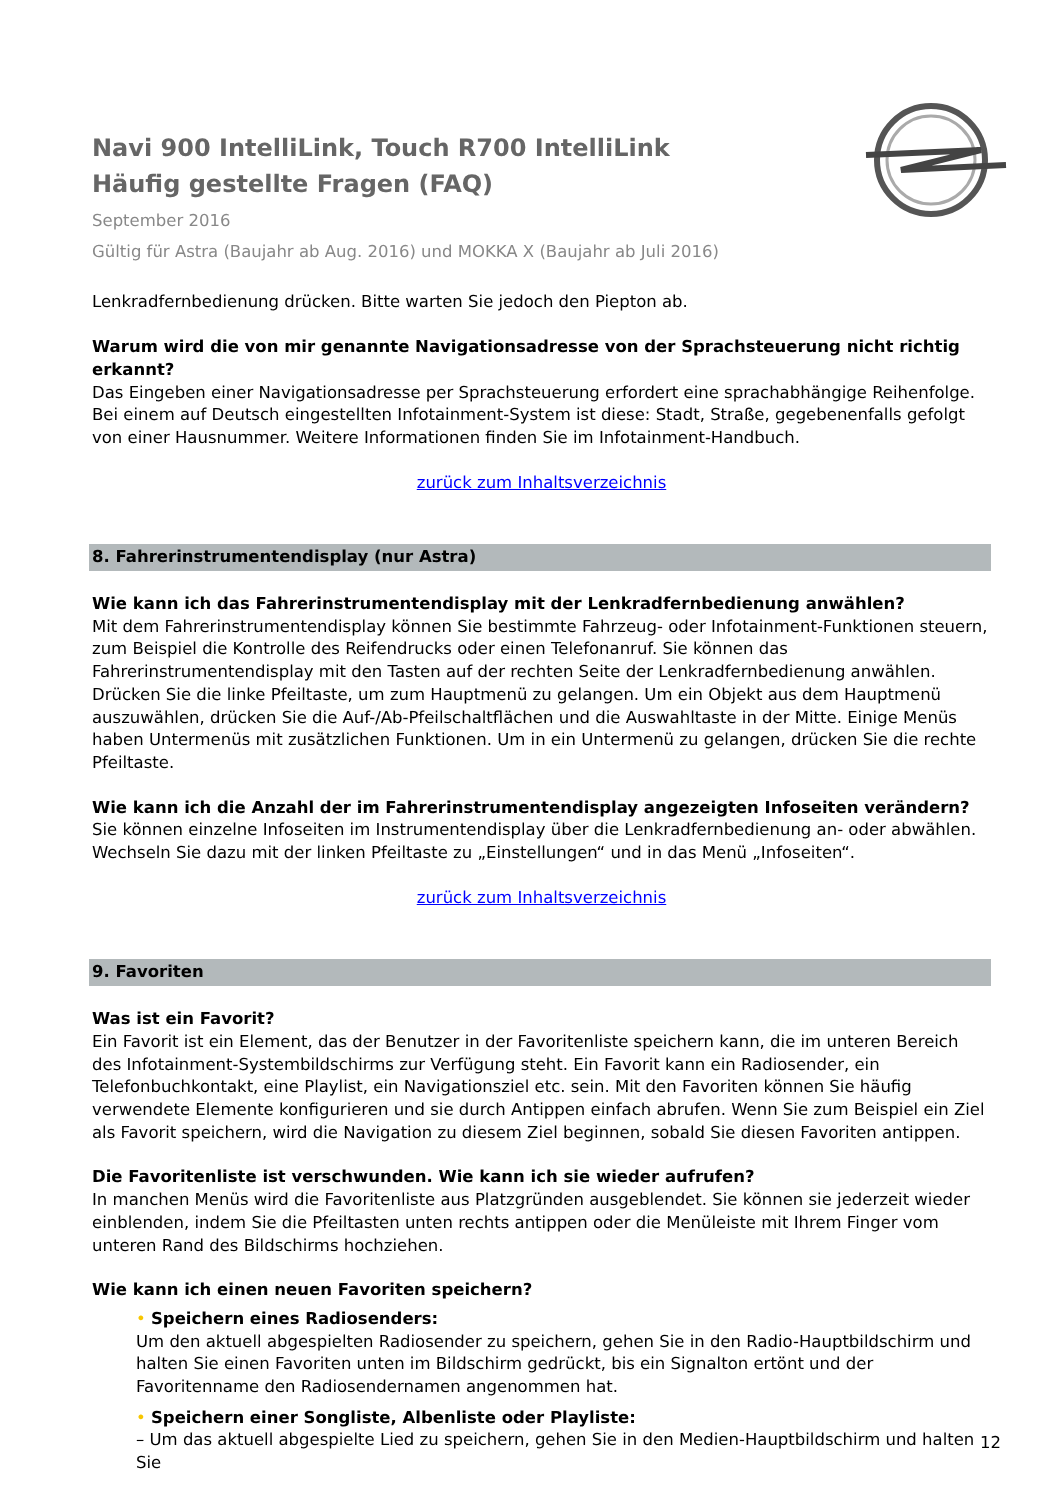Navi 900 IntelliLink, Touch R700 IntelliLink
Häufig gestellte Fragen (FAQ)
September 2016
Gültig für Astra (Baujahr ab Aug. 2016) und MOKKA X (Baujahr ab Juli 2016)
Lenkradfernbedienung drücken. Bitte warten Sie jedoch den Piepton ab.
Warum wird die von mir genannte Navigationsadresse von der Sprachsteuerung nicht richtig erkannt?
Das Eingeben einer Navigationsadresse per Sprachsteuerung erfordert eine sprachabhängige Reihenfolge. Bei einem auf Deutsch eingestellten Infotainment-System ist diese: Stadt, Straße, gegebenenfalls gefolgt von einer Hausnummer. Weitere Informationen finden Sie im Infotainment-Handbuch.
zurück zum Inhaltsverzeichnis
8. Fahrerinstrumentendisplay (nur Astra)
Wie kann ich das Fahrerinstrumentendisplay mit der Lenkradfernbedienung anwählen?
Mit dem Fahrerinstrumentendisplay können Sie bestimmte Fahrzeug- oder Infotainment-Funktionen steuern, zum Beispiel die Kontrolle des Reifendrucks oder einen Telefonanruf. Sie können das Fahrerinstrumentendisplay mit den Tasten auf der rechten Seite der Lenkradfernbedienung anwählen. Drücken Sie die linke Pfeiltaste, um zum Hauptmenü zu gelangen. Um ein Objekt aus dem Hauptmenü auszuwählen, drücken Sie die Auf-/Ab-Pfeilschaltflächen und die Auswahltaste in der Mitte. Einige Menüs haben Untermenüs mit zusätzlichen Funktionen. Um in ein Untermenü zu gelangen, drücken Sie die rechte Pfeiltaste.
Wie kann ich die Anzahl der im Fahrerinstrumentendisplay angezeigten Infoseiten verändern?
Sie können einzelne Infoseiten im Instrumentendisplay über die Lenkradfernbedienung an- oder abwählen. Wechseln Sie dazu mit der linken Pfeiltaste zu „Einstellungen“ und in das Menü „Infoseiten“.
zurück zum Inhaltsverzeichnis
9. Favoriten
Was ist ein Favorit?
Ein Favorit ist ein Element, das der Benutzer in der Favoritenliste speichern kann, die im unteren Bereich des Infotainment-Systembildschirms zur Verfügung steht. Ein Favorit kann ein Radiosender, ein Telefonbuchkontakt, eine Playlist, ein Navigationsziel etc. sein. Mit den Favoriten können Sie häufig verwendete Elemente konfigurieren und sie durch Antippen einfach abrufen. Wenn Sie zum Beispiel ein Ziel als Favorit speichern, wird die Navigation zu diesem Ziel beginnen, sobald Sie diesen Favoriten antippen.
Die Favoritenliste ist verschwunden. Wie kann ich sie wieder aufrufen?
In manchen Menüs wird die Favoritenliste aus Platzgründen ausgeblendet. Sie können sie jederzeit wieder einblenden, indem Sie die Pfeiltasten unten rechts antippen oder die Menüleiste mit Ihrem Finger vom unteren Rand des Bildschirms hochziehen.
Wie kann ich einen neuen Favoriten speichern?
• Speichern eines Radiosenders:
Um den aktuell abgespielten Radiosender zu speichern, gehen Sie in den Radio-Hauptbildschirm und halten Sie einen Favoriten unten im Bildschirm gedrückt, bis ein Signalton ertönt und der Favoritenname den Radiosendernamen angenommen hat.
• Speichern einer Songliste, Albenliste oder Playliste:
– Um das aktuell abgespielte Lied zu speichern, gehen Sie in den Medien-Hauptbildschirm und halten Sie
12